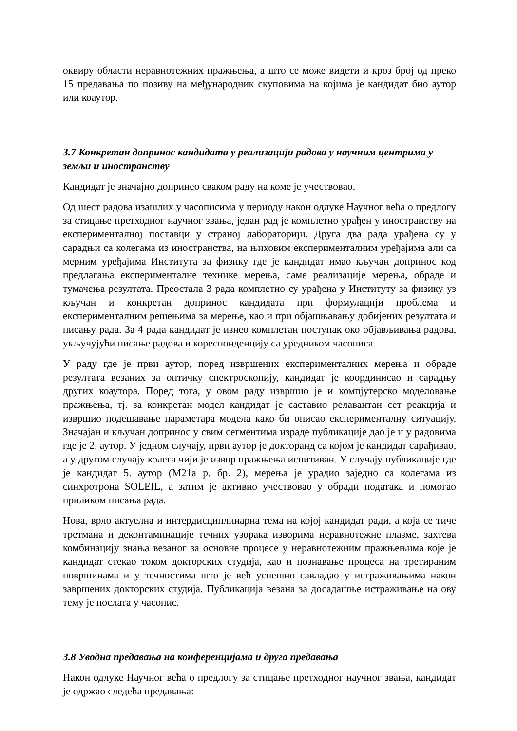оквиру области неравнотежних пражњења, а што се може видети и кроз број од преко 15 предавања по позиву на међународник скуповима на којима је кандидат био аутор или коаутор.
3.7 Конкретан допринос кандидата у реализацији радова у научним центрима у земљи и иностранству
Кандидат је значајно допринео сваком раду на коме је учествовао.
Од шест радова изашлих у часописима у периоду након одлуке Научног већа о предлогу за стицање претходног научног звања, један рад је комплетно урађен у иностранству на експерименталној поставци у страној лабораторији. Друга два рада урађена су у сарадњи са колегама из иностранства, на њиховим експерименталним уређајима али са мерним уређајима Института за физику где је кандидат имао кључан допринос код предлагања експерименталне технике мерења, саме реализације мерења, обраде и тумачења резултата. Преостала 3 рада комплетно су урађена у Институту за физику уз кључан и конкретан допринос кандидата при формулацији проблема и експерименталним решењима за мерење, као и при објашњавању добијених резултата и писању рада. За 4 рада кандидат је изнео комплетан поступак око објављивања радова, укључујући писање радова и кореспонденцију са уредником часописа.
У раду где је први аутор, поред извршених експерименталних мерења и обраде резултата везаних за оптичку спектроскопију, кандидат је координисао и сарадњу других коаутора. Поред тога, у овом раду извршио је и компјутерско моделовање пражњења, тј. за конкретан модел кандидат је саставио релавантан сет реакција и извршио подешавање параметара модела како би описао експерименталну ситуацију. Значајан и кључан допринос у свим сегментима израде публикације дао је и у радовима где је 2. аутор. У једном случају, први аутор је докторанд са којом је кандидат сарађивао, а у другом случају колега чији је извор пражњења испитиван. У случају публикације где је кандидат 5. аутор (М21а р. бр. 2), мерења је урадио заједно са колегама из синхротрона SOLEIL, а затим је активно учествовао у обради података и помогао приликом писања рада.
Нова, врло актуелна и интердисциплинарна тема на којој кандидат ради, а која се тиче третмана и деконтаминације течних узорака изворима неравнотежне плазме, захтева комбинацију знања везаног за основне процесе у неравнотежним пражњењима које је кандидат стекао током докторских студија, као и познавање процеса на третираним површинама и у течностима што је већ успешно савладао у истраживањима након завршених докторских студија. Публикација везана за досадашње истраживање на ову тему је послата у часопис.
3.8 Уводна предавања на конференцијама и друга предавања
Након одлуке Научног већа о предлогу за стицање претходног научног звања, кандидат је одржао следећа предавања: